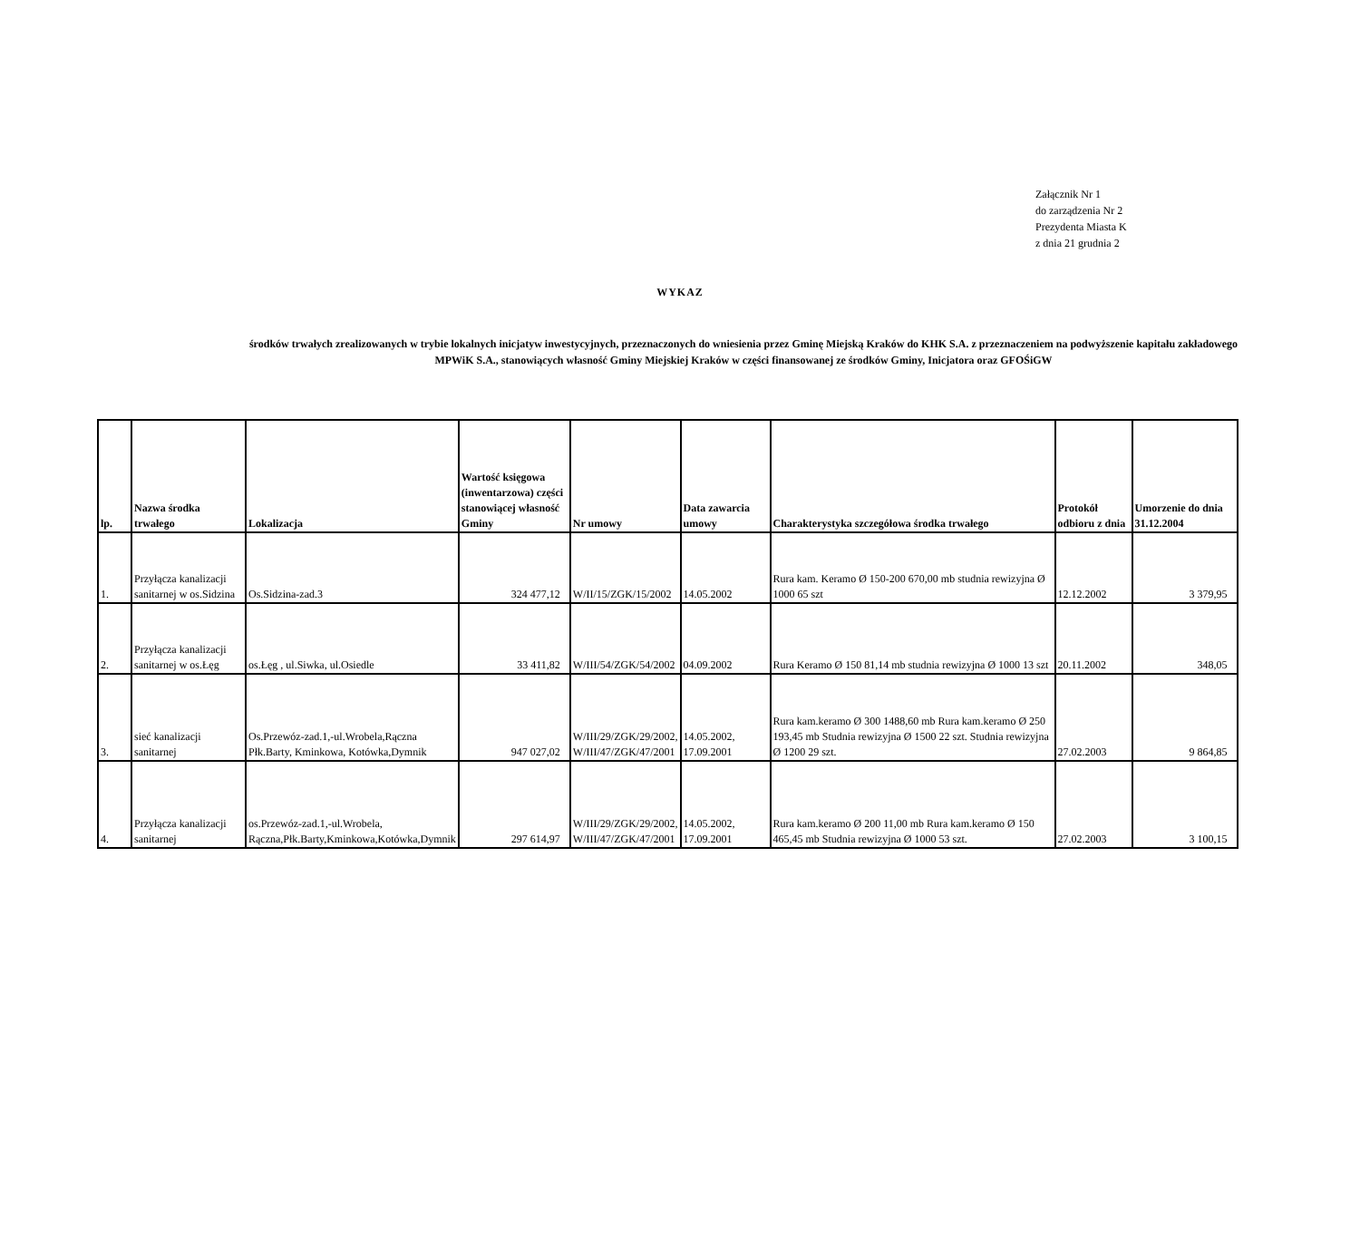Załącznik Nr 1
do zarządzenia Nr 2
Prezydenta Miasta K
z dnia 21 grudnia 2
WYKAZ
środków trwałych zrealizowanych w trybie lokalnych inicjatyw inwestycyjnych, przeznaczonych do wniesienia przez Gminę Miejską Kraków do KHK S.A. z przeznaczeniem na podwyższenie kapitału zakładowego MPWiK S.A., stanowiących własność Gminy Miejskiej Kraków w części finansowanej ze środków Gminy, Inicjatora oraz GFOŚiGW
| lp. | Nazwa środka trwałego | Lokalizacja | Wartość księgowa (inwentarzowa) części stanowiącej własność Gminy | Nr umowy | Data zawarcia umowy | Charakterystyka szczegółowa środka trwałego | Protokół odbioru z dnia | Umorzenie do dnia 31.12.2004 |
| --- | --- | --- | --- | --- | --- | --- | --- | --- |
| 1. | Przyłącza kanalizacji sanitarnej w os.Sidzina | Os.Sidzina-zad.3 | 324 477,12 | W/II/15/ZGK/15/2002 | 14.05.2002 | Rura kam. Keramo Ø 150-200 670,00 mb studnia rewizyjna Ø 1000 65 szt | 12.12.2002 | 3 379,95 |
| 2. | Przyłącza kanalizacji sanitarnej w os.Łęg | os.Łęg , ul.Siwka, ul.Osiedle | 33 411,82 | W/III/54/ZGK/54/2002 | 04.09.2002 | Rura Keramo Ø 150 81,14 mb studnia rewizyjna Ø 1000 13 szt | 20.11.2002 | 348,05 |
| 3. | sieć kanalizacji sanitarnej | Os.Przewóz-zad.1,-ul.Wrobela,Rączna Płk.Barty, Kminkowa, Kotówka,Dymnik | 947 027,02 | W/III/29/ZGK/29/2002, W/III/47/ZGK/47/2001 | 14.05.2002, 17.09.2001 | Rura kam.keramo Ø 300 1488,60 mb Rura kam.keramo Ø 250 193,45 mb Studnia rewizyjna Ø 1500 22 szt. Studnia rewizyjna Ø 1200 29 szt. | 27.02.2003 | 9 864,85 |
| 4. | Przyłącza kanalizacji sanitarnej | os.Przewóz-zad.1,-ul.Wrobela, Rączna,Płk.Barty,Kminkowa,Kotówka,Dymnik | 297 614,97 | W/III/29/ZGK/29/2002, W/III/47/ZGK/47/2001 | 14.05.2002, 17.09.2001 | Rura kam.keramo Ø 200 11,00 mb Rura kam.keramo Ø 150 465,45 mb Studnia rewizyjna Ø 1000 53 szt. | 27.02.2003 | 3 100,15 |